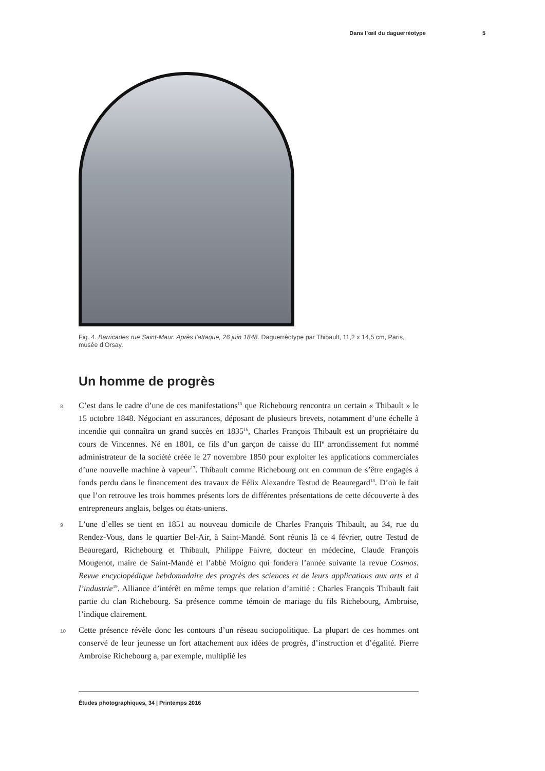Dans l’œil du daguerréotype 5
Fig. 4. Barricades rue Saint-Maur. Après l’attaque, 26 juin 1848. Daguerréotype par Thibault, 11,2 x 14,5 cm, Paris, musée d’Orsay.
Un homme de progrès
8 C’est dans le cadre d’une de ces manifestations<sup>15</sup> que Richebourg rencontra un certain « Thibault » le 15 octobre 1848. Négociant en assurances, déposant de plusieurs brevets, notamment d’une échelle à incendie qui connaîtra un grand succès en 1835<sup>16</sup>, Charles François Thibault est un propriétaire du cours de Vincennes. Né en 1801, ce fils d’un garçon de caisse du III<sup>e</sup> arrondissement fut nommé administrateur de la société créée le 27 novembre 1850 pour exploiter les applications commerciales d’une nouvelle machine à vapeur<sup>17</sup>. Thibault comme Richebourg ont en commun de s’être engagés à fonds perdu dans le financement des travaux de Félix Alexandre Testud de Beauregard<sup>18</sup>. D’où le fait que l’on retrouve les trois hommes présents lors de différentes présentations de cette découverte à des entrepreneurs anglais, belges ou états-uniens.
9 L’une d’elles se tient en 1851 au nouveau domicile de Charles François Thibault, au 34, rue du Rendez-Vous, dans le quartier Bel-Air, à Saint-Mandé. Sont réunis là ce 4 février, outre Testud de Beauregard, Richebourg et Thibault, Philippe Faivre, docteur en médecine, Claude François Mougenot, maire de Saint-Mandé et l’abbé Moigno qui fondera l’année suivante la revue Cosmos. Revue encyclopédique hebdomadaire des progrès des sciences et de leurs applications aux arts et à l’industrie<sup>19</sup>. Alliance d’intérêt en même temps que relation d’amitié : Charles François Thibault fait partie du clan Richebourg. Sa présence comme témoin de mariage du fils Richebourg, Ambroise, l’indique clairement.
10 Cette présence révèle donc les contours d’un réseau sociopolitique. La plupart de ces hommes ont conservé de leur jeunesse un fort attachement aux idées de progrès, d’instruction et d’égalité. Pierre Ambroise Richebourg a, par exemple, multiplié les
Études photographiques, 34 | Printemps 2016